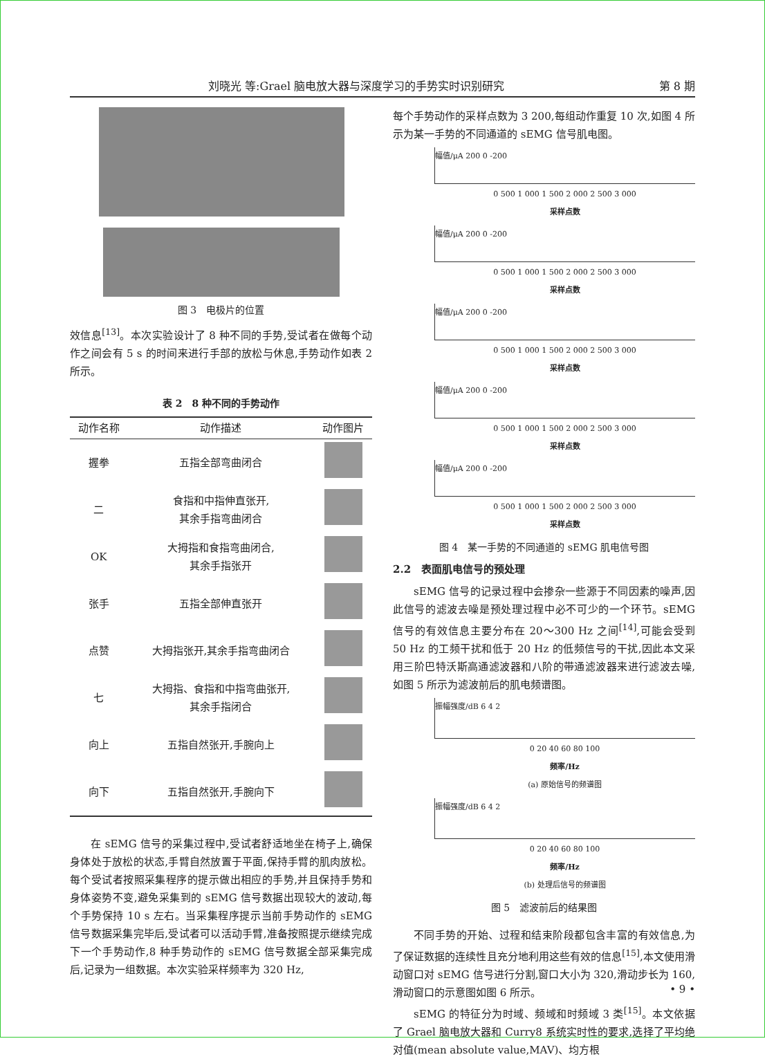刘晓光 等:Grael 脑电放大器与深度学习的手势实时识别研究 第 8 期
图 3　电极片的位置
效信息<sup>[13]</sup>。本次实验设计了 8 种不同的手势,受试者在做每个动作之间会有 5 s 的时间来进行手部的放松与休息,手势动作如表 2 所示。
表 2　8 种不同的手势动作
| 动作名称 | 动作描述 | 动作图片 |
| --- | --- | --- |
| 握拳 | 五指全部弯曲闭合 | |
| 二 | 食指和中指伸直张开, 其余手指弯曲闭合 | |
| OK | 大拇指和食指弯曲闭合, 其余手指张开 | |
| 张手 | 五指全部伸直张开 | |
| 点赞 | 大拇指张开,其余手指弯曲闭合 | |
| 七 | 大拇指、食指和中指弯曲张开, 其余手指闭合 | |
| 向上 | 五指自然张开,手腕向上 | |
| 向下 | 五指自然张开,手腕向下 | |
在 sEMG 信号的采集过程中,受试者舒适地坐在椅子上,确保身体处于放松的状态,手臂自然放置于平面,保持手臂的肌肉放松。每个受试者按照采集程序的提示做出相应的手势,并且保持手势和身体姿势不变,避免采集到的 sEMG 信号数据出现较大的波动,每个手势保持 10 s 左右。当采集程序提示当前手势动作的 sEMG 信号数据采集完毕后,受试者可以活动手臂,准备按照提示继续完成下一个手势动作,8 种手势动作的 sEMG 信号数据全部采集完成后,记录为一组数据。本次实验采样频率为 320 Hz,
每个手势动作的采样点数为 3 200,每组动作重复 10 次,如图 4 所示为某一手势的不同通道的 sEMG 信号肌电图。
幅值/μA 200 0 -200
0 500 1 000 1 500 2 000 2 500 3 000
采样点数
幅值/μA 200 0 -200
0 500 1 000 1 500 2 000 2 500 3 000
采样点数
幅值/μA 200 0 -200
0 500 1 000 1 500 2 000 2 500 3 000
采样点数
幅值/μA 200 0 -200
0 500 1 000 1 500 2 000 2 500 3 000
采样点数
幅值/μA 200 0 -200
0 500 1 000 1 500 2 000 2 500 3 000
采样点数
图 4　某一手势的不同通道的 sEMG 肌电信号图
2.2　表面肌电信号的预处理
sEMG 信号的记录过程中会掺杂一些源于不同因素的噪声,因此信号的滤波去噪是预处理过程中必不可少的一个环节。sEMG 信号的有效信息主要分布在 20～300 Hz 之间<sup>[14]</sup>,可能会受到 50 Hz 的工频干扰和低于 20 Hz 的低频信号的干扰,因此本文采用三阶巴特沃斯高通滤波器和八阶的带通滤波器来进行滤波去噪,如图 5 所示为滤波前后的肌电频谱图。
振幅强度/dB 6 4 2
0 20 40 60 80 100
频率/Hz
(a) 原始信号的频谱图
振幅强度/dB 6 4 2
0 20 40 60 80 100
频率/Hz
(b) 处理后信号的频谱图
图 5　滤波前后的结果图
不同手势的开始、过程和结束阶段都包含丰富的有效信息,为了保证数据的连续性且充分地利用这些有效的信息<sup>[15]</sup>,本文使用滑动窗口对 sEMG 信号进行分割,窗口大小为 320,滑动步长为 160,滑动窗口的示意图如图 6 所示。
sEMG 的特征分为时域、频域和时频域 3 类<sup>[15]</sup>。本文依据了 Grael 脑电放大器和 Curry8 系统实时性的要求,选择了平均绝对值(mean absolute value,MAV)、均方根
• 9 •